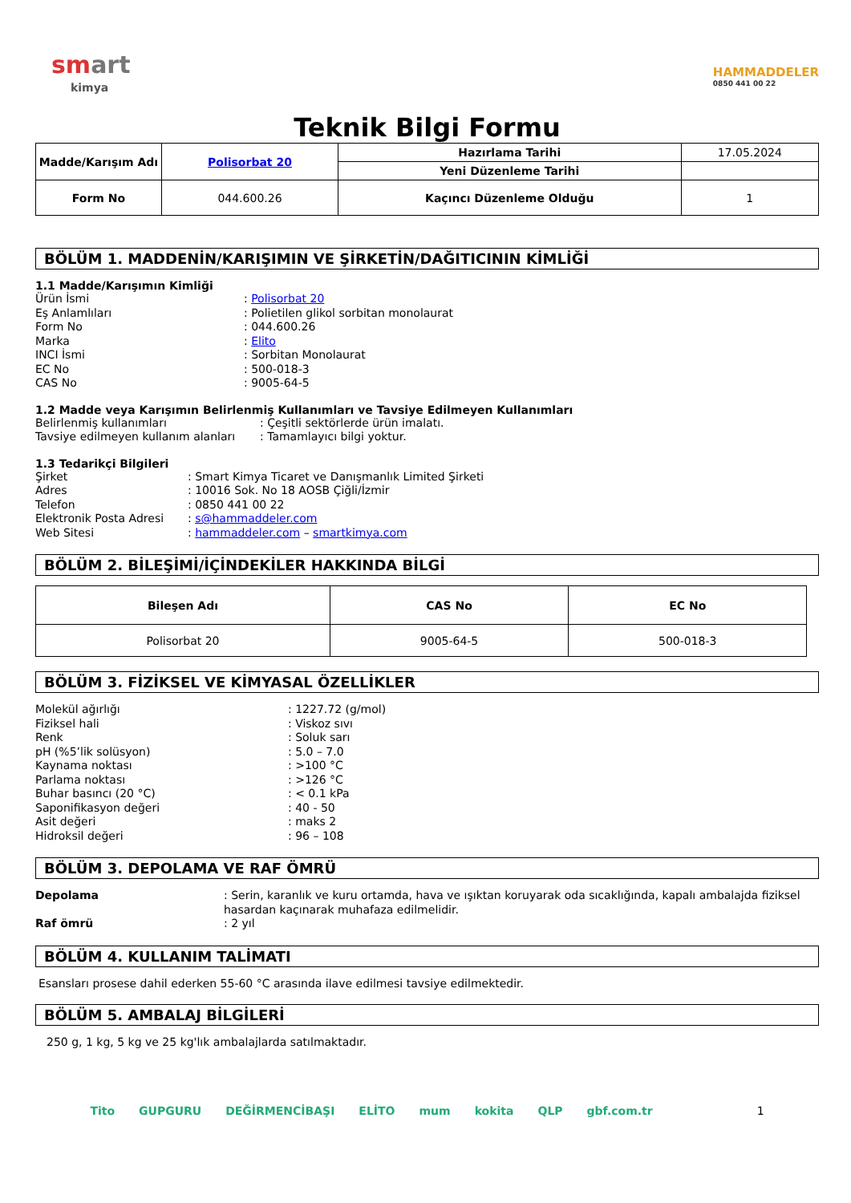smart
kimya
HAMMADDELER
0850 441 00 22
Teknik Bilgi Formu
| Madde/Karışım Adı | Polisorbat 20 | Hazırlama Tarihi | 17.05.2024 |
| | | Yeni Düzenleme Tarihi | |
| Form No | 044.600.26 | Kaçıncı Düzenleme Olduğu | 1 |
BÖLÜM 1. MADDENİN/KARIŞIMIN VE ŞİRKETİN/DAĞITICININ KİMLİĞİ
1.1 Madde/Karışımın Kimliği
Ürün İsmi: Polisorbat 20
Eş Anlamlıları: Polietilen glikol sorbitan monolaurat
Form No: 044.600.26
Marka: Elito
INCI İsmi: Sorbitan Monolaurat
EC No: 500-018-3
CAS No: 9005-64-5
1.2 Madde veya Karışımın Belirlenmiş Kullanımları ve Tavsiye Edilmeyen Kullanımları
Belirlenmiş kullanımları: Çeşitli sektörlerde ürün imalatı.
Tavsiye edilmeyen kullanım alanları: Tamamlayıcı bilgi yoktur.
1.3 Tedarikçi Bilgileri
Şirket: Smart Kimya Ticaret ve Danışmanlık Limited Şirketi
Adres: 10016 Sok. No 18 AOSB Çiğli/İzmir
Telefon: 0850 441 00 22
Elektronik Posta Adresi: s@hammaddeler.com
Web Sitesi: hammaddeler.com – smartkimya.com
BÖLÜM 2. BİLEŞİMİ/İÇİNDEKİLER HAKKINDA BİLGİ
| Bileşen Adı | CAS No | EC No |
| --- | --- | --- |
| Polisorbat 20 | 9005-64-5 | 500-018-3 |
BÖLÜM 3. FİZİKSEL VE KİMYASAL ÖZELLİKLER
Molekül ağırlığı: 1227.72 (g/mol)
Fiziksel hali: Viskoz sıvı
Renk: Soluk sarı
pH (%5’lik solüsyon): 5.0 – 7.0
Kaynama noktası: >100 °C
Parlama noktası: >126 °C
Buhar basıncı (20 °C): < 0.1 kPa
Saponifikasyon değeri: 40 - 50
Asit değeri: maks 2
Hidroksil değeri: 96 – 108
BÖLÜM 3. DEPOLAMA VE RAF ÖMRÜ
Depolama: Serin, karanlık ve kuru ortamda, hava ve ışıktan koruyarak oda sıcaklığında, kapalı ambalajda fiziksel hasardan kaçınarak muhafaza edilmelidir.
Raf ömrü: 2 yıl
BÖLÜM 4. KULLANIM TALİMATI
Esansları prosese dahil ederken 55-60 °C arasında ilave edilmesi tavsiye edilmektedir.
BÖLÜM 5. AMBALAJ BİLGİLERİ
250 g, 1 kg, 5 kg ve 25 kg'lık ambalajlarda satılmaktadır.
Tito GUPGURU DEĞİRMENCİBAŞI ELİTO mum kokita QLP gbf.com.tr 1